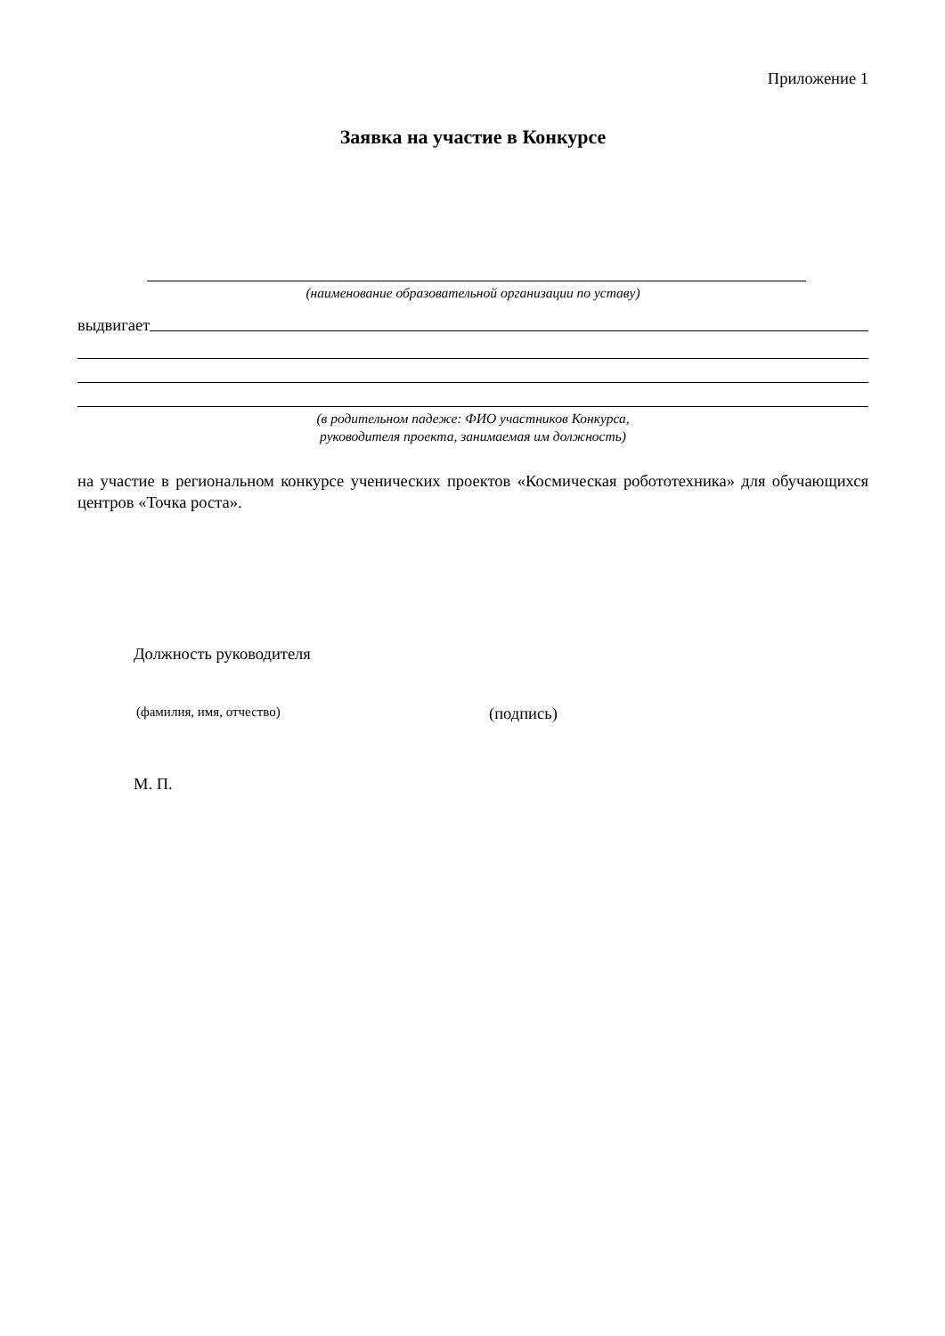Приложение 1
Заявка на участие в Конкурсе
(наименование образовательной организации по уставу)
выдвигает
(в родительном падеже: ФИО участников Конкурса,
руководителя проекта, занимаемая им должность)
на участие в региональном конкурсе ученических проектов «Космическая робототехника» для обучающихся центров «Точка роста».
Должность руководителя
(фамилия, имя, отчество) (подпись)
М. П.